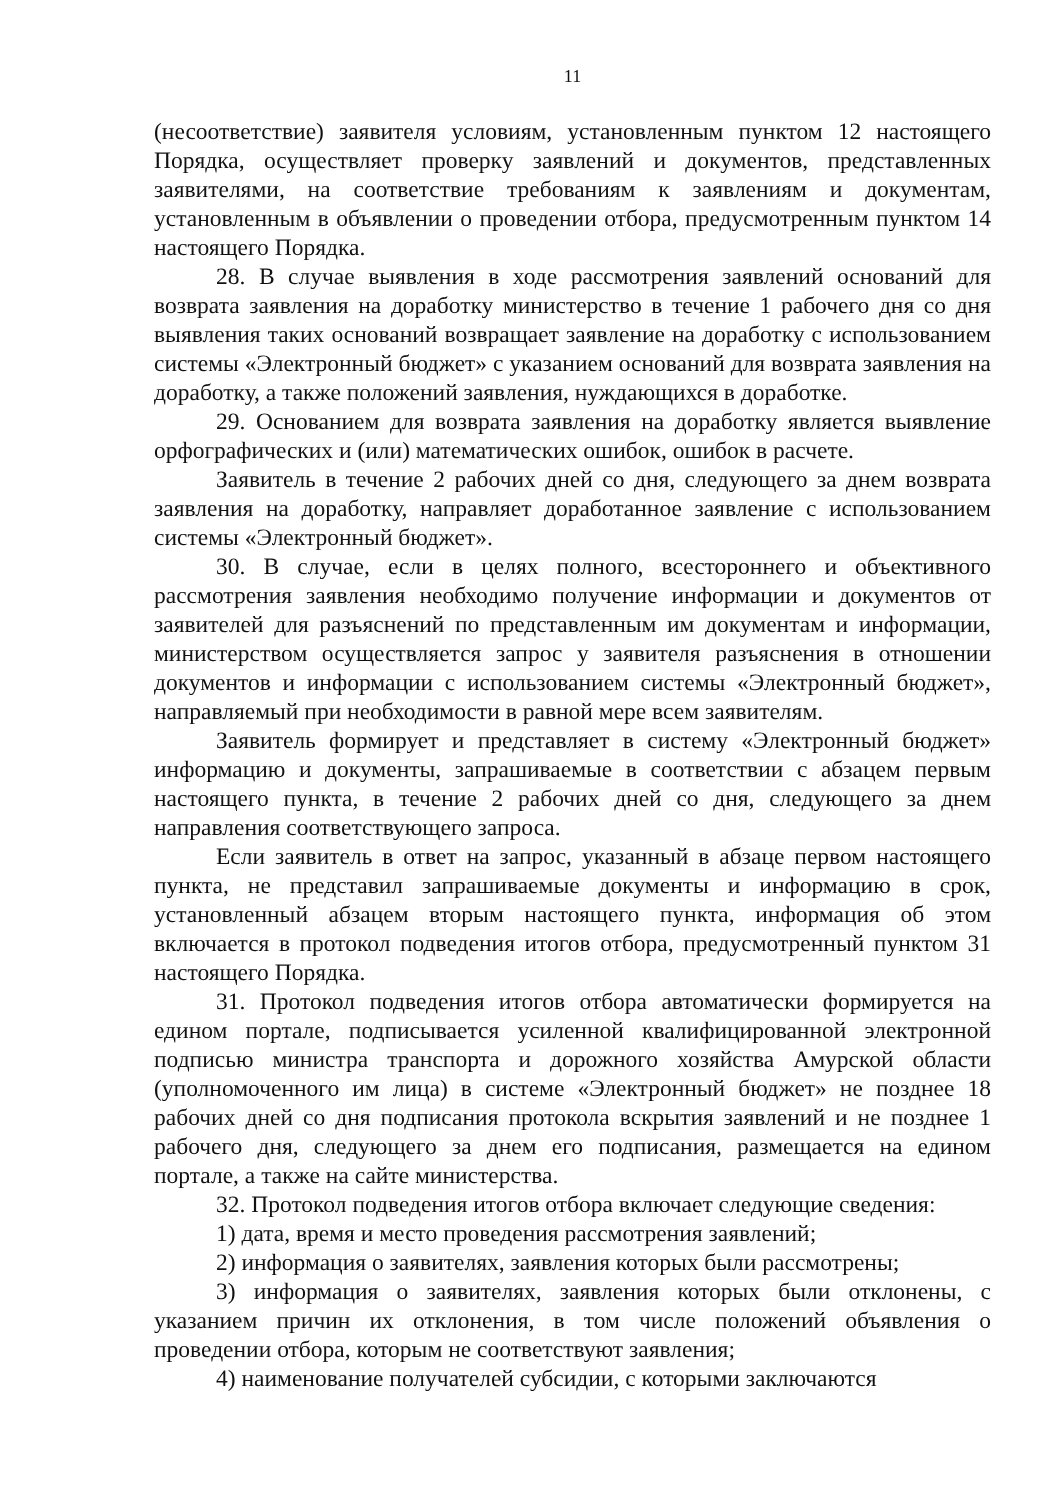11
(несоответствие) заявителя условиям, установленным пунктом 12 настоящего Порядка, осуществляет проверку заявлений и документов, представленных заявителями, на соответствие требованиям к заявлениям и документам, установленным в объявлении о проведении отбора, предусмотренным пунктом 14 настоящего Порядка.
28. В случае выявления в ходе рассмотрения заявлений оснований для возврата заявления на доработку министерство в течение 1 рабочего дня со дня выявления таких оснований возвращает заявление на доработку с использованием системы «Электронный бюджет» с указанием оснований для возврата заявления на доработку, а также положений заявления, нуждающихся в доработке.
29. Основанием для возврата заявления на доработку является выявление орфографических и (или) математических ошибок, ошибок в расчете.
Заявитель в течение 2 рабочих дней со дня, следующего за днем возврата заявления на доработку, направляет доработанное заявление с использованием системы «Электронный бюджет».
30. В случае, если в целях полного, всестороннего и объективного рассмотрения заявления необходимо получение информации и документов от заявителей для разъяснений по представленным им документам и информации, министерством осуществляется запрос у заявителя разъяснения в отношении документов и информации с использованием системы «Электронный бюджет», направляемый при необходимости в равной мере всем заявителям.
Заявитель формирует и представляет в систему «Электронный бюджет» информацию и документы, запрашиваемые в соответствии с абзацем первым настоящего пункта, в течение 2 рабочих дней со дня, следующего за днем направления соответствующего запроса.
Если заявитель в ответ на запрос, указанный в абзаце первом настоящего пункта, не представил запрашиваемые документы и информацию в срок, установленный абзацем вторым настоящего пункта, информация об этом включается в протокол подведения итогов отбора, предусмотренный пунктом 31 настоящего Порядка.
31. Протокол подведения итогов отбора автоматически формируется на едином портале, подписывается усиленной квалифицированной электронной подписью министра транспорта и дорожного хозяйства Амурской области (уполномоченного им лица) в системе «Электронный бюджет» не позднее 18 рабочих дней со дня подписания протокола вскрытия заявлений и не позднее 1 рабочего дня, следующего за днем его подписания, размещается на едином портале, а также на сайте министерства.
32. Протокол подведения итогов отбора включает следующие сведения:
1) дата, время и место проведения рассмотрения заявлений;
2) информация о заявителях, заявления которых были рассмотрены;
3) информация о заявителях, заявления которых были отклонены, с указанием причин их отклонения, в том числе положений объявления о проведении отбора, которым не соответствуют заявления;
4) наименование получателей субсидии, с которыми заключаются